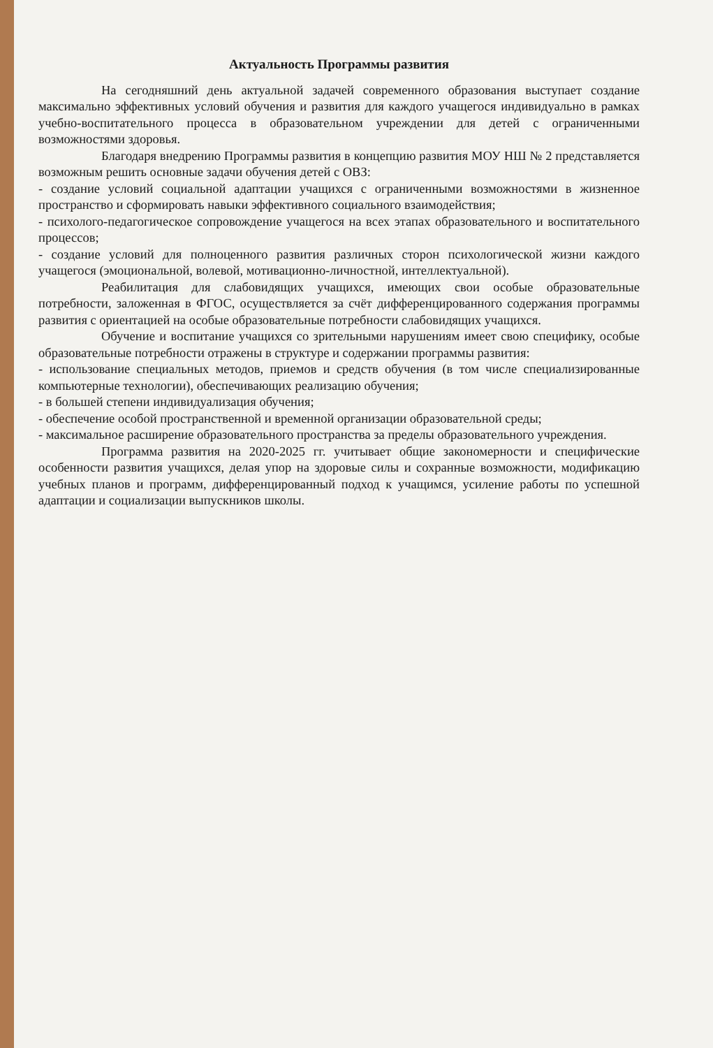Актуальность Программы развития
На сегодняшний день актуальной задачей современного образования выступает создание максимально эффективных условий обучения и развития для каждого учащегося индивидуально в рамках учебно-воспитательного процесса в образовательном учреждении для детей с ограниченными возможностями здоровья.
Благодаря внедрению Программы развития в концепцию развития МОУ НШ № 2 представляется возможным решить основные задачи обучения детей с ОВЗ:
- создание условий социальной адаптации учащихся с ограниченными возможностями в жизненное пространство и сформировать навыки эффективного социального взаимодействия;
- психолого-педагогическое сопровождение учащегося на всех этапах образовательного и воспитательного процессов;
- создание условий для полноценного развития различных сторон психологической жизни каждого учащегося (эмоциональной, волевой, мотивационно-личностной, интеллектуальной).
Реабилитация для слабовидящих учащихся, имеющих свои особые образовательные потребности, заложенная в ФГОС, осуществляется за счёт дифференцированного содержания программы развития с ориентацией на особые образовательные потребности слабовидящих учащихся.
Обучение и воспитание учащихся со зрительными нарушениям имеет свою специфику, особые образовательные потребности отражены в структуре и содержании программы развития:
- использование специальных методов, приемов и средств обучения (в том числе специализированные компьютерные технологии), обеспечивающих реализацию обучения;
- в большей степени индивидуализация обучения;
- обеспечение особой пространственной и временной организации образовательной среды;
- максимальное расширение образовательного пространства за пределы образовательного учреждения.
Программа развития на 2020-2025 гг. учитывает общие закономерности и специфические особенности развития учащихся, делая упор на здоровые силы и сохранные возможности, модификацию учебных планов и программ, дифференцированный подход к учащимся, усиление работы по успешной адаптации и социализации выпускников школы.